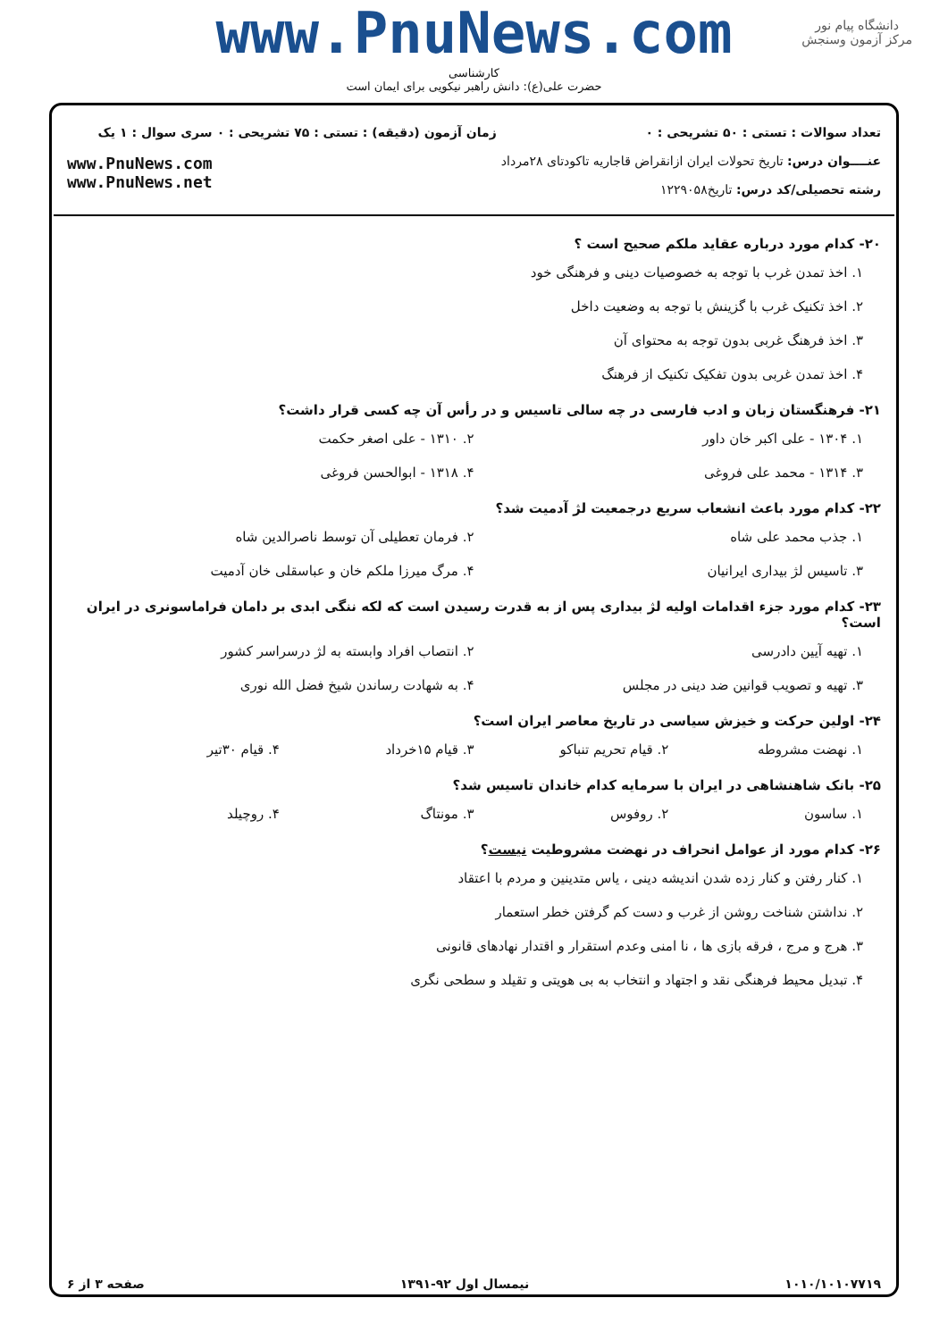دانشگاه پیام نور
مرکز آزمون وسنجش
www.PnuNews.com
کارشناسی
حضرت علی(ع): دانش راهبر نیکویی برای ایمان است
تعداد سوالات : تستی : ۵۰ تشریحی : ۰
عنــــوان درس: تاریخ تحولات ایران ازانقراض قاجاریه تاکودتای ۲۸مرداد
رشته تحصیلی/کد درس: تاریخ۱۲۲۹۰۵۸
زمان آزمون (دقیقه) : تستی : ۷۵ تشریحی : ۰
سری سوال : ۱ یک
www.PnuNews.com
www.PnuNews.net
۲۰- کدام مورد درباره عقاید ملکم صحیح است ؟
۱. اخذ تمدن غرب با توجه به خصوصیات دینی و فرهنگی خود
۲. اخذ تکنیک غرب با گزینش با توجه به وضعیت داخل
۳. اخذ فرهنگ غربی بدون توجه به محتوای آن
۴. اخذ تمدن غربی بدون تفکیک تکنیک از فرهنگ
۲۱- فرهنگستان زبان و ادب فارسی در چه سالی تاسیس و در رأس آن چه کسی قرار داشت؟
۱. ۱۳۰۴ - علی اکبر خان داور ۲. ۱۳۱۰ - علی اصغر حکمت
۳. ۱۳۱۴ - محمد علی فروغی ۴. ۱۳۱۸ - ابوالحسن فروغی
۲۲- کدام مورد باعث انشعاب سریع درجمعیت لژ آدمیت شد؟
۱. جذب محمد علی شاه ۲. فرمان تعطیلی آن توسط ناصرالدین شاه
۳. تاسیس لژ بیداری ایرانیان ۴. مرگ میرزا ملکم خان و عباسقلی خان آدمیت
۲۳- کدام مورد جزء اقدامات اولیه لژ بیداری پس از به قدرت رسیدن است که لکه ننگی ابدی بر دامان فراماسونری در ایران است؟
۱. تهیه آیین دادرسی ۲. انتصاب افراد وابسته به لژ درسراسر کشور
۳. تهیه و تصویب قوانین ضد دینی در مجلس ۴. به شهادت رساندن شیخ فضل الله نوری
۲۴- اولین حرکت و خیزش سیاسی در تاریخ معاصر ایران است؟
۱. نهضت مشروطه ۲. قیام تحریم تنباکو ۳. قیام ۱۵خرداد ۴. قیام ۳۰تیر
۲۵- بانک شاهنشاهی در ایران با سرمایه کدام خاندان تاسیس شد؟
۱. ساسون ۲. روفوس ۳. مونتاگ ۴. روچیلد
۲۶- کدام مورد از عوامل انحراف در نهضت مشروطیت نیست؟
۱. کنار رفتن و کنار زده شدن اندیشه دینی ، یاس متدینین و مردم با اعتقاد
۲. نداشتن شناخت روشن از غرب و دست کم گرفتن خطر استعمار
۳. هرج و مرج ، فرقه بازی ها ، نا امنی وعدم استقرار و اقتدار نهادهای قانونی
۴. تبدیل محیط فرهنگی نقد و اجتهاد و انتخاب به بی هویتی و تقیلد و سطحی نگری
۱۰۱۰/۱۰۱۰۷۷۱۹ نیمسال اول ۹۲-۱۳۹۱ صفحه ۳ از ۶